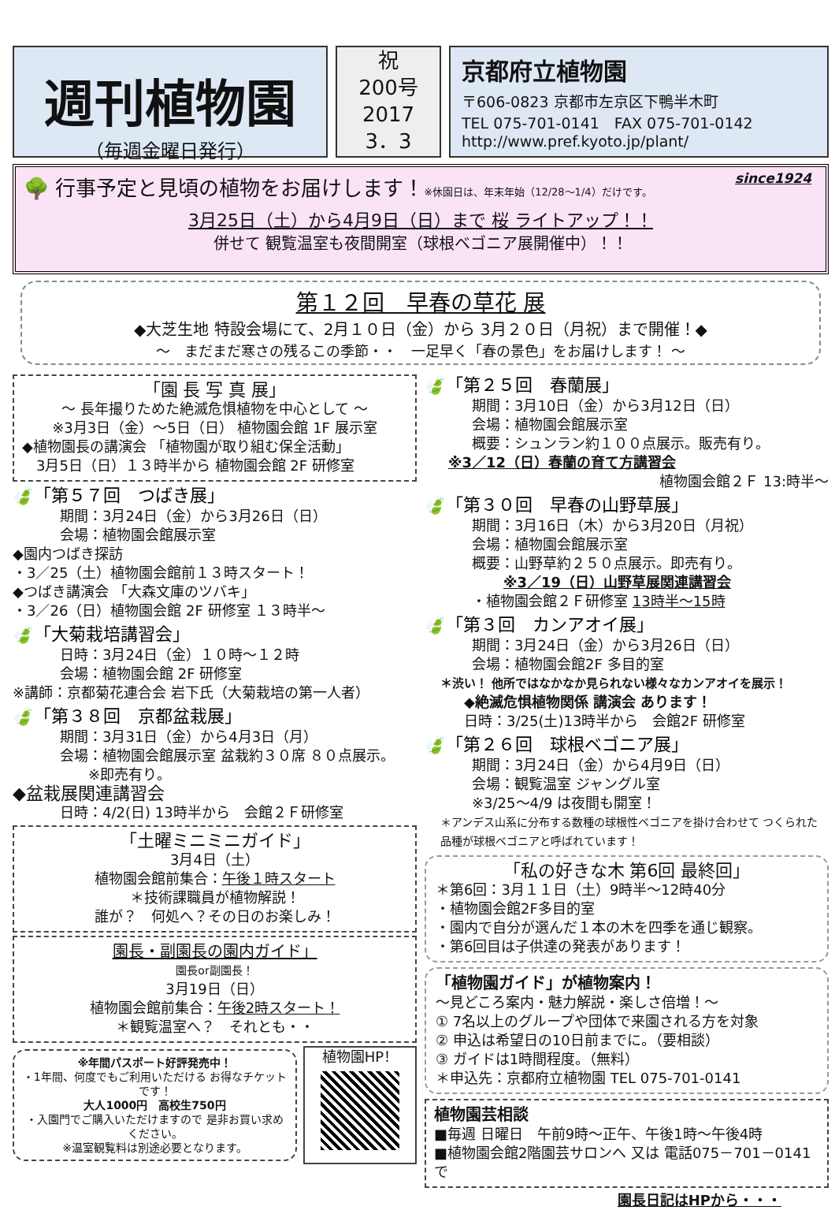週刊植物園
（毎週金曜日発行）
祝
200号
2017
3．3
京都府立植物園
〒606-0823 京都市左京区下鴨半木町
TEL 075-701-0141　FAX 075-701-0142
http://www.pref.kyoto.jp/plant/
since1924
🌳 行事予定と見頃の植物をお届けします！※休園日は、年末年始（12/28～1/4）だけです。
3月25日（土）から4月9日（日）まで 桜 ライトアップ！！
併せて 観覧温室も夜間開室（球根ベゴニア展開催中）！！
第１２回　早春の草花 展
◆大芝生地 特設会場にて、2月１０日（金）から 3月２０日（月祝）まで開催！◆
～　まだまだ寒さの残るこの季節・・　一足早く「春の景色」をお届けします！ ～
「園 長 写 真 展」
～ 長年撮りためた絶滅危惧植物を中心として ～
※3月3日（金）～5日（日） 植物園会館 1F 展示室
◆植物園長の講演会 「植物園が取り組む保全活動」
　3月5日（日）１３時半から 植物園会館 2F 研修室
🍃「第５７回　つばき展」
期間：3月24日（金）から3月26日（日）
会場：植物園会館展示室
◆園内つばき探訪
・3／25（土）植物園会館前１３時スタート！
◆つばき講演会 「大森文庫のツバキ」
・3／26（日）植物園会館 2F 研修室 １３時半～
🍃「大菊栽培講習会」
日時：3月24日（金）１０時～１２時
会場：植物園会館 2F 研修室
※講師：京都菊花連合会 岩下氏（大菊栽培の第一人者）
🍃「第３８回　京都盆栽展」
期間：3月31日（金）から4月3日（月）
会場：植物園会館展示室 盆栽約３０席 ８０点展示。
　　※即売有り。
◆盆栽展関連講習会
日時：4/2(日) 13時半から　会館２Ｆ研修室
「土曜ミニミニガイド」
3月4日（土）
植物園会館前集合：午後１時スタート
＊技術課職員が植物解説！
誰が？　何処へ？その日のお楽しみ！
園長・副園長の園内ガイド」
園長or副園長！
3月19日（日）
植物園会館前集合：午後2時スタート！
＊観覧温室へ？　それとも・・
※年間パスポート好評発売中！
・1年間、何度でもご利用いただける お得なチケットです！
大人1000円　高校生750円
・入園門でご購入いただけますので 是非お買い求めください。
※温室観覧料は別途必要となります。
植物園HP！
🍃「第２５回　春蘭展」
期間：3月10日（金）から3月12日（日）
会場：植物園会館展示室
概要：シュンラン約１００点展示。販売有り。
※3／12（日）春蘭の育て方講習会
植物園会館２Ｆ 13:時半～
🍃「第３０回　早春の山野草展」
期間：3月16日（木）から3月20日（月祝）
会場：植物園会館展示室
概要：山野草約２５０点展示。即売有り。
※3／19（日）山野草展関連講習会
・植物園会館２Ｆ研修室 13時半～15時
🍃「第３回　カンアオイ展」
期間：3月24日（金）から3月26日（日）
会場：植物園会館2F 多目的室
＊渋い！ 他所ではなかなか見られない様々なカンアオイを展示！
◆絶滅危惧植物関係 講演会 あります！
日時：3/25(土)13時半から　会館2F 研修室
🍃「第２６回　球根ベゴニア展」
期間：3月24日（金）から4月9日（日）
会場：観覧温室 ジャングル室
※3/25～4/9 は夜間も開室！
＊アンデス山系に分布する数種の球根性ベゴニアを掛け合わせて つくられた品種が球根ベゴニアと呼ばれています！
「私の好きな木 第6回 最終回」
＊第6回：3月１１日（土）9時半～12時40分
・植物園会館2F多目的室
・園内で自分が選んだ１本の木を四季を通じ観察。
・第6回目は子供達の発表があります！
「植物園ガイド」が植物案内！
～見どころ案内・魅力解説・楽しさ倍増！～
① 7名以上のグループや団体で来園される方を対象
② 申込は希望日の10日前までに。（要相談）
③ ガイドは1時間程度。（無料）
＊申込先：京都府立植物園 TEL 075-701-0141
植物園芸相談
■毎週 日曜日　午前9時～正午、午後1時～午後4時
■植物園会館2階園芸サロンへ 又は 電話075－701－0141で
園長日記はHPから・・・